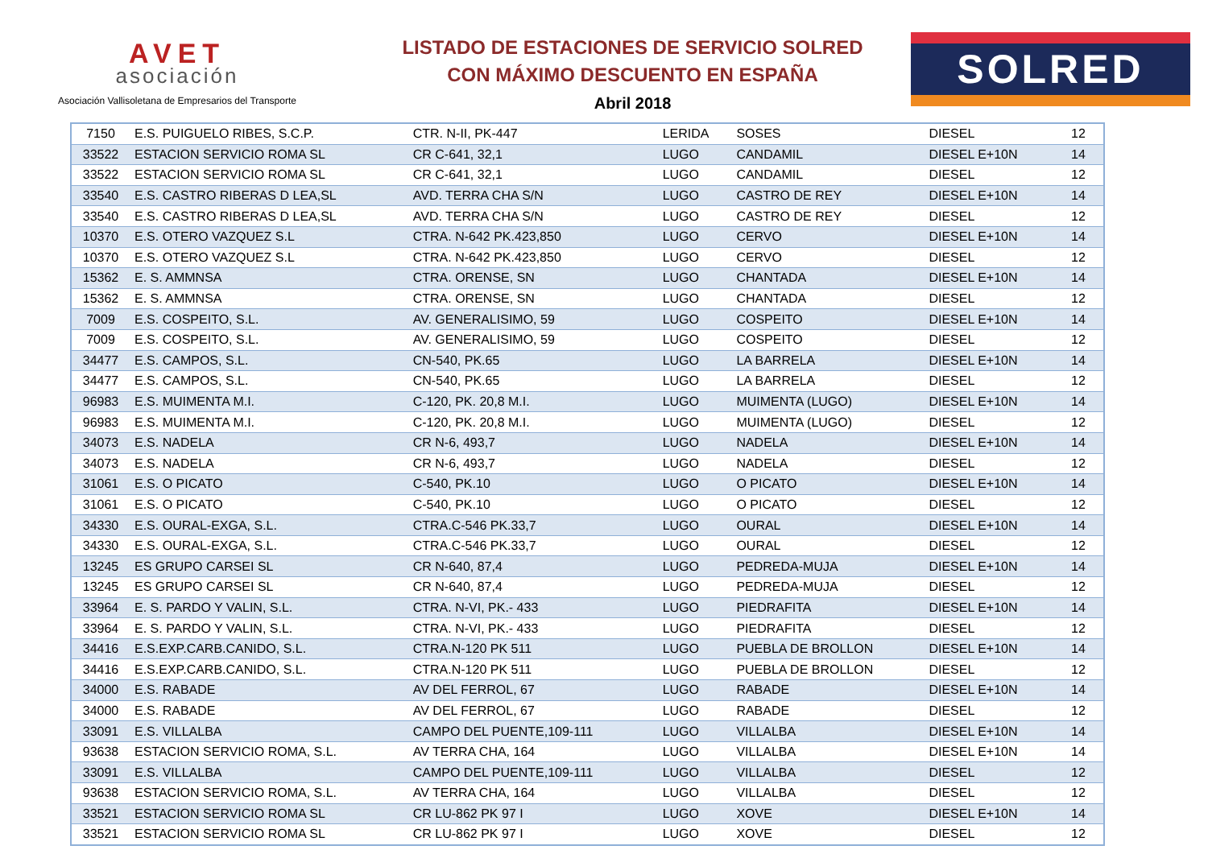AVET
asociación
Asociación Vallisoletana de Empresarios del Transporte
LISTADO DE ESTACIONES DE SERVICIO SOLRED
CON MÁXIMO DESCUENTO EN ESPAÑA
Abril 2018
SOLRED
| 7150 | E.S. PUIGUELO RIBES, S.C.P. | CTR. N-II, PK-447 | LERIDA | SOSES | DIESEL | 12 |
| 33522 | ESTACION SERVICIO ROMA SL | CR C-641, 32,1 | LUGO | CANDAMIL | DIESEL E+10N | 14 |
| 33522 | ESTACION SERVICIO ROMA SL | CR C-641, 32,1 | LUGO | CANDAMIL | DIESEL | 12 |
| 33540 | E.S. CASTRO RIBERAS D LEA,SL | AVD. TERRA CHA S/N | LUGO | CASTRO DE REY | DIESEL E+10N | 14 |
| 33540 | E.S. CASTRO RIBERAS D LEA,SL | AVD. TERRA CHA S/N | LUGO | CASTRO DE REY | DIESEL | 12 |
| 10370 | E.S. OTERO VAZQUEZ S.L | CTRA. N-642 PK.423,850 | LUGO | CERVO | DIESEL E+10N | 14 |
| 10370 | E.S. OTERO VAZQUEZ S.L | CTRA. N-642 PK.423,850 | LUGO | CERVO | DIESEL | 12 |
| 15362 | E. S. AMMNSA | CTRA. ORENSE, SN | LUGO | CHANTADA | DIESEL E+10N | 14 |
| 15362 | E. S. AMMNSA | CTRA. ORENSE, SN | LUGO | CHANTADA | DIESEL | 12 |
| 7009 | E.S. COSPEITO, S.L. | AV. GENERALISIMO, 59 | LUGO | COSPEITO | DIESEL E+10N | 14 |
| 7009 | E.S. COSPEITO, S.L. | AV. GENERALISIMO, 59 | LUGO | COSPEITO | DIESEL | 12 |
| 34477 | E.S. CAMPOS, S.L. | CN-540, PK.65 | LUGO | LA BARRELA | DIESEL E+10N | 14 |
| 34477 | E.S. CAMPOS, S.L. | CN-540, PK.65 | LUGO | LA BARRELA | DIESEL | 12 |
| 96983 | E.S. MUIMENTA M.I. | C-120, PK. 20,8 M.I. | LUGO | MUIMENTA (LUGO) | DIESEL E+10N | 14 |
| 96983 | E.S. MUIMENTA M.I. | C-120, PK. 20,8 M.I. | LUGO | MUIMENTA (LUGO) | DIESEL | 12 |
| 34073 | E.S. NADELA | CR N-6, 493,7 | LUGO | NADELA | DIESEL E+10N | 14 |
| 34073 | E.S. NADELA | CR N-6, 493,7 | LUGO | NADELA | DIESEL | 12 |
| 31061 | E.S. O PICATO | C-540, PK.10 | LUGO | O PICATO | DIESEL E+10N | 14 |
| 31061 | E.S. O PICATO | C-540, PK.10 | LUGO | O PICATO | DIESEL | 12 |
| 34330 | E.S. OURAL-EXGA, S.L. | CTRA.C-546 PK.33,7 | LUGO | OURAL | DIESEL E+10N | 14 |
| 34330 | E.S. OURAL-EXGA, S.L. | CTRA.C-546 PK.33,7 | LUGO | OURAL | DIESEL | 12 |
| 13245 | ES GRUPO CARSEI SL | CR N-640, 87,4 | LUGO | PEDREDA-MUJA | DIESEL E+10N | 14 |
| 13245 | ES GRUPO CARSEI SL | CR N-640, 87,4 | LUGO | PEDREDA-MUJA | DIESEL | 12 |
| 33964 | E. S. PARDO Y VALIN, S.L. | CTRA. N-VI, PK.- 433 | LUGO | PIEDRAFITA | DIESEL E+10N | 14 |
| 33964 | E. S. PARDO Y VALIN, S.L. | CTRA. N-VI, PK.- 433 | LUGO | PIEDRAFITA | DIESEL | 12 |
| 34416 | E.S.EXP.CARB.CANIDO, S.L. | CTRA.N-120 PK 511 | LUGO | PUEBLA DE BROLLON | DIESEL E+10N | 14 |
| 34416 | E.S.EXP.CARB.CANIDO, S.L. | CTRA.N-120 PK 511 | LUGO | PUEBLA DE BROLLON | DIESEL | 12 |
| 34000 | E.S. RABADE | AV DEL FERROL, 67 | LUGO | RABADE | DIESEL E+10N | 14 |
| 34000 | E.S. RABADE | AV DEL FERROL, 67 | LUGO | RABADE | DIESEL | 12 |
| 33091 | E.S. VILLALBA | CAMPO DEL PUENTE,109-111 | LUGO | VILLALBA | DIESEL E+10N | 14 |
| 93638 | ESTACION SERVICIO ROMA, S.L. | AV TERRA CHA, 164 | LUGO | VILLALBA | DIESEL E+10N | 14 |
| 33091 | E.S. VILLALBA | CAMPO DEL PUENTE,109-111 | LUGO | VILLALBA | DIESEL | 12 |
| 93638 | ESTACION SERVICIO ROMA, S.L. | AV TERRA CHA, 164 | LUGO | VILLALBA | DIESEL | 12 |
| 33521 | ESTACION SERVICIO ROMA SL | CR LU-862 PK 97 I | LUGO | XOVE | DIESEL E+10N | 14 |
| 33521 | ESTACION SERVICIO ROMA SL | CR LU-862 PK 97 I | LUGO | XOVE | DIESEL | 12 |